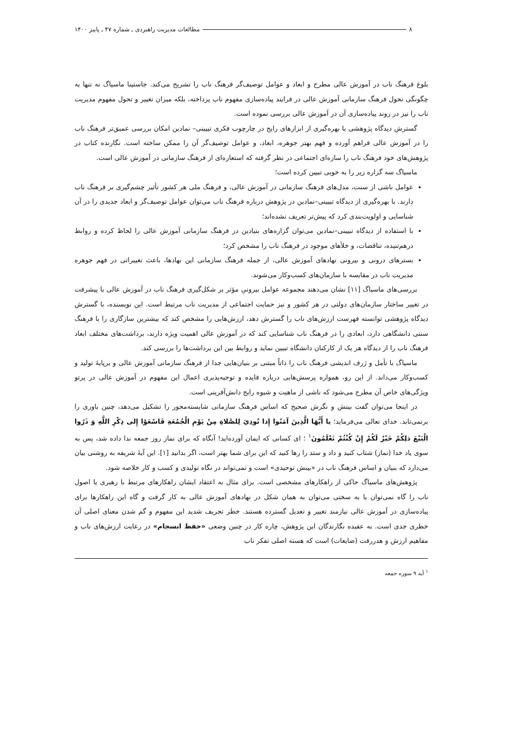۸ مطالعات مدیریت راهبردی ـ شماره ۴۷ ـ پاییز ۱۴۰۰
بلوغ فرهنگ ناب در آموزش عالی مطرح و ابعاد و عوامل توصیف‌گر فرهنگ ناب را تشریح می‌کند. جاستینا ماسیاگ نه تنها به چگونگی تحول فرهنگ سازمانی آموزش عالی در فرایند پیاده‌سازی مفهوم ناب پرداخته، بلکه میزان تغییر و تحول مفهوم مدیریت ناب را نیز در روند پیاده‌سازی آن در آموزش عالی بررسی نموده است.
گسترش دیدگاه پژوهشی با بهره‌گیری از ابزارهای رایج در چارچوب فکری تبیینی– نمادین امکان بررسی عمیق‌تر فرهنگ ناب را در آموزش عالی فراهم آورده و فهم بهتر جوهره، ابعاد، و عوامل توصیف‌گر آن را ممکن ساخته است. نگارنده کتاب در پژوهش‌های خود فرهنگ ناب را سازه‌ای اجتماعی در نظر گرفته که استعاره‌ای از فرهنگ سازمانی در آموزش عالی است.
ماسیاگ سه گزاره زیر را به خوبی تبیین کرده است؛
عوامل ناشی از سنت، مدل‌های فرهنگ سازمانی در آموزش عالی، و فرهنگ ملی هر کشور تأثیر چشم‌گیری بر فرهنگ ناب دارند. با بهره‌گیری از دیدگاه تبیینی–نمادین در پژوهش درباره فرهنگ ناب می‌توان عوامل توصیف‌گر و ابعاد جدیدی را در آن شناسایی و اولویت‌بندی کرد که پیش‌تر تعریف نشده‌اند؛
با استفاده از دیدگاه تبیینی–نمادین می‌توان گزاره‌های بنیادین در فرهنگ سازمانی آموزش عالی را لحاظ کرده و روابط درهم‌تنیده، تناقضات، و خلأهای موجود در فرهنگ ناب را مشخص کرد؛
بسترهای درونی و بیرونی نهادهای آموزش عالی، از جمله فرهنگ سازمانی این نهادها، باعث تغییراتی در فهم جوهره مدیریت ناب در مقایسه با سازمان‌های کسب‌وکار می‌شوند.
بررسی‌های ماسیاگ [۱۱] نشان می‌دهند مجموعه عوامل بیرونیِ مؤثر بر شکل‌گیری فرهنگ ناب در آموزش عالی با پیشرفت در تغییر ساختار سازمان‌های دولتی در هر کشور و نیز حمایت اجتماعی از مدیریت ناب مرتبط است. این نویسنده، با گسترش دیدگاه پژوهشی توانسته فهرست ارزش‌های ناب را گسترش دهد، ارزش‌هایی را مشخص کند که بیشترین سازگاری را با فرهنگ سنتی دانشگاهی دارد، ابعادی را در فرهنگ ناب شناسایی کند که در آموزش عالی اهمیت ویژه دارند، برداشت‌های مختلف ابعاد فرهنگ ناب را از دیدگاه هر یک از کارکنان دانشگاه تبیین نماید و روابط بین این برداشت‌ها را بررسی کند.
ماسیاگ با تأمل و ژرف اندیشی فرهنگ ناب را ذاتاً مبتنی بر بنیان‌هایی جدا از فرهنگ سازمانی آموزش عالی و برپایهٔ تولید و کسب‌وکار می‌داند. از این رو، همواره پرسش‌هایی درباره فایده و توجیه‌پذیری اعمال این مفهوم در آموزش عالی در پرتو ویژگی‌های خاص آن مطرح می‌شود که ناشی از ماهیت و شیوه رایج دانش‌آفرینی است.
در اینجا می‌توان گفت بینش و نگرش صحیح که اساس فرهنگ سازمانی شایسته‌محور را تشکیل می‌دهد، چنین باوری را برنمی‌تابد. خدای تعالی می‌فرماید؛ یا أَيُّهَا الَّذِينَ آمَنُوا إِذا نُودِيَ لِلصَّلاةِ مِنْ يَوْمِ الْجُمُعَةِ فَاسْعَوْا إِلى ذِكْرِ اللَّهِ وَ ذَرُوا الْبَيْعَ ذلِكُمْ خَيْرٌ لَكُمْ إِنْ كُنْتُمْ تَعْلَمُونَ<sup>۱</sup> ؛ ای کسانی که ایمان آورده‌اید! آنگاه که برای نماز روز جمعه ندا داده شد، پس به سوی یاد خدا (نماز) شتاب کنید و داد و ستد را رها کنید که این برای شما بهتر است، اگر بدانید [۱]. این آیهٔ شریفه به روشنی بیان می‌دارد که بنیان و اساس فرهنگ ناب در «بینش توحیدی» است و نمی‌تواند در نگاه تولیدی و کسب و کار خلاصه شود.
پژوهش‌های ماسیاگ حاکی از راهکارهای مشخصی است. برای مثال به اعتقاد ایشان راهکارهای مرتبط با رهبری یا اصول ناب را گاه نمی‌توان یا به سختی می‌توان به همان شکل در نهادهای آموزش عالی به کار گرفت و گاه این راهکارها برای پیاده‌سازی در آموزش عالی نیازمند تغییر و تعدیل گسترده هستند. خطر تحریف شدید این مفهوم و گم شدن معنای اصلی آن خطری جدی است. به عقیده نگارندگان این پژوهش، چاره کار در چنین وضعی «حفظ انسجام» در رعایت ارزش‌های ناب و مفاهیم ارزش و هدررفت (ضایعات) است که هسته اصلی تفکر ناب
<sup>۱</sup> آیه ۹ سوره جمعه